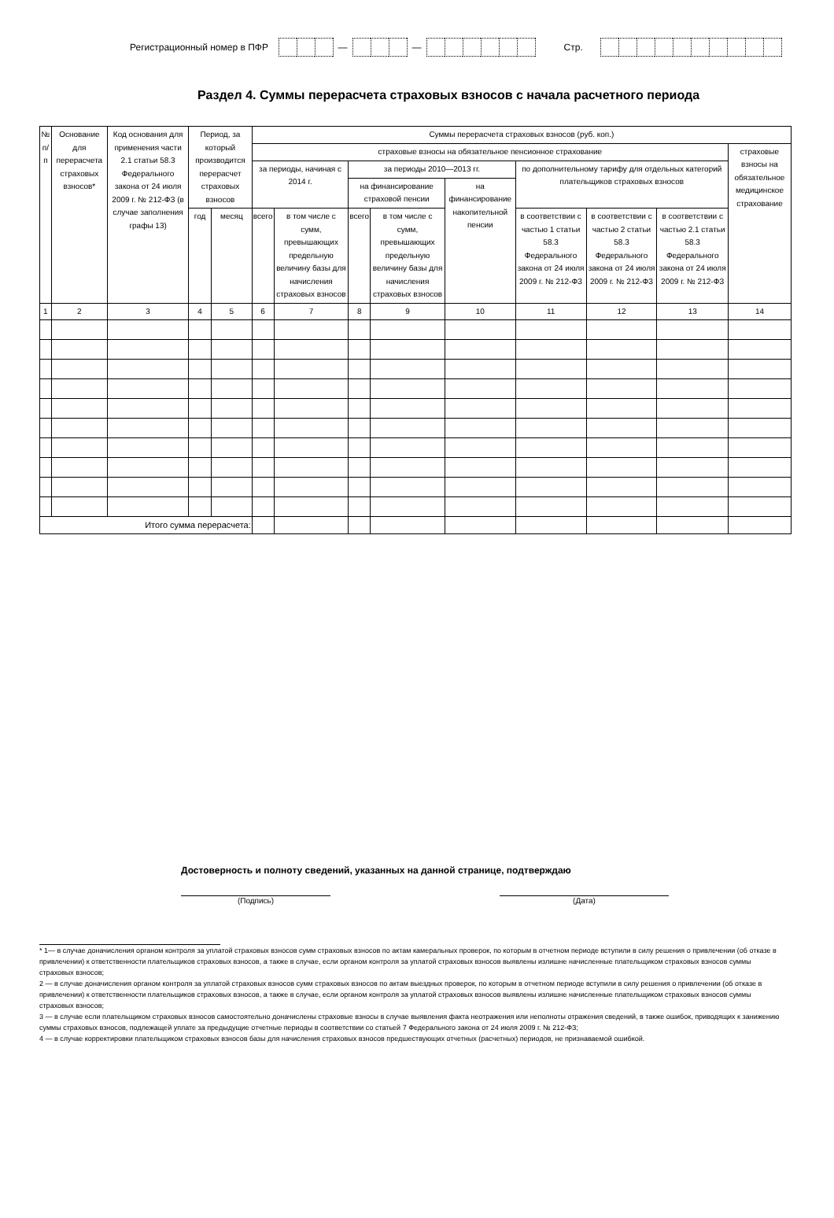Регистрационный номер в ПФР — — Стр.
Раздел 4. Суммы перерасчета страховых взносов с начала расчетного периода
| № п/п | Основание для перерасчета страховых взносов* | Код основания для применения части 2.1 статьи 58.3 Федерального закона от 24 июля 2009 г. № 212-ФЗ (в случае заполнения графы 13) | Период, за который производится перерасчет страховых взносов | | Суммы перерасчета страховых взносов (руб. коп.) | | | | | | | | |
| --- | --- | --- | --- | --- | --- | --- | --- | --- | --- | --- | --- | --- | --- |
| | | | | | страховые взносы на обязательное пенсионное страхование | | | | | | | | страховые взносы на обязательное медицинское страхование |
| | | | | | за периоды, начиная с 2014 г. | | за периоды 2010—2013 гг. | | | по дополнительному тарифу для отдельных категорий плательщиков страховых взносов | | | |
| | | | | | | | на финансирование страховой пенсии | | на финансирование накопительной пенсии | | | | |
| | | | год | месяц | всего | в том числе с сумм, превышающих предельную величину базы для начисления страховых взносов | всего | в том числе с сумм, превышающих предельную величину базы для начисления страховых взносов | | в соответствии с частью 1 статьи 58.3 Федерального закона от 24 июля 2009 г. № 212-ФЗ | в соответствии с частью 2 статьи 58.3 Федерального закона от 24 июля 2009 г. № 212-ФЗ | в соответствии с частью 2.1 статьи 58.3 Федерального закона от 24 июля 2009 г. № 212-ФЗ | |
| 1 | 2 | 3 | 4 | 5 | 6 | 7 | 8 | 9 | 10 | 11 | 12 | 13 | 14 |
| Итого сумма перерасчета: | | | | | | | | | | | | | |
Достоверность и полноту сведений, указанных на данной странице, подтверждаю
(Подпись) (Дата)
* 1— в случае доначисления органом контроля за уплатой страховых взносов сумм страховых взносов по актам камеральных проверок, по которым в отчетном периоде вступили в силу решения о привлечении (об отказе в привлечении) к ответственности плательщиков страховых взносов, а также в случае, если органом контроля за уплатой страховых взносов выявлены излишне начисленные плательщиком страховых взносов суммы страховых взносов;
2 — в случае доначисления органом контроля за уплатой страховых взносов сумм страховых взносов по актам выездных проверок, по которым в отчетном периоде вступили в силу решения о привлечении (об отказе в привлечении) к ответственности плательщиков страховых взносов, а также в случае, если органом контроля за уплатой страховых взносов выявлены излишне начисленные плательщиком страховых взносов суммы страховых взносов;
3 — в случае если плательщиком страховых взносов самостоятельно доначислены страховые взносы в случае выявления факта неотражения или неполноты отражения сведений, в также ошибок, приводящих к занижению суммы страховых взносов, подлежащей уплате за предыдущие отчетные периоды в соответствии со статьей 7 Федерального закона от 24 июля 2009 г. № 212-ФЗ;
4 — в случае корректировки плательщиком страховых взносов базы для начисления страховых взносов предшествующих отчетных (расчетных) периодов, не признаваемой ошибкой.